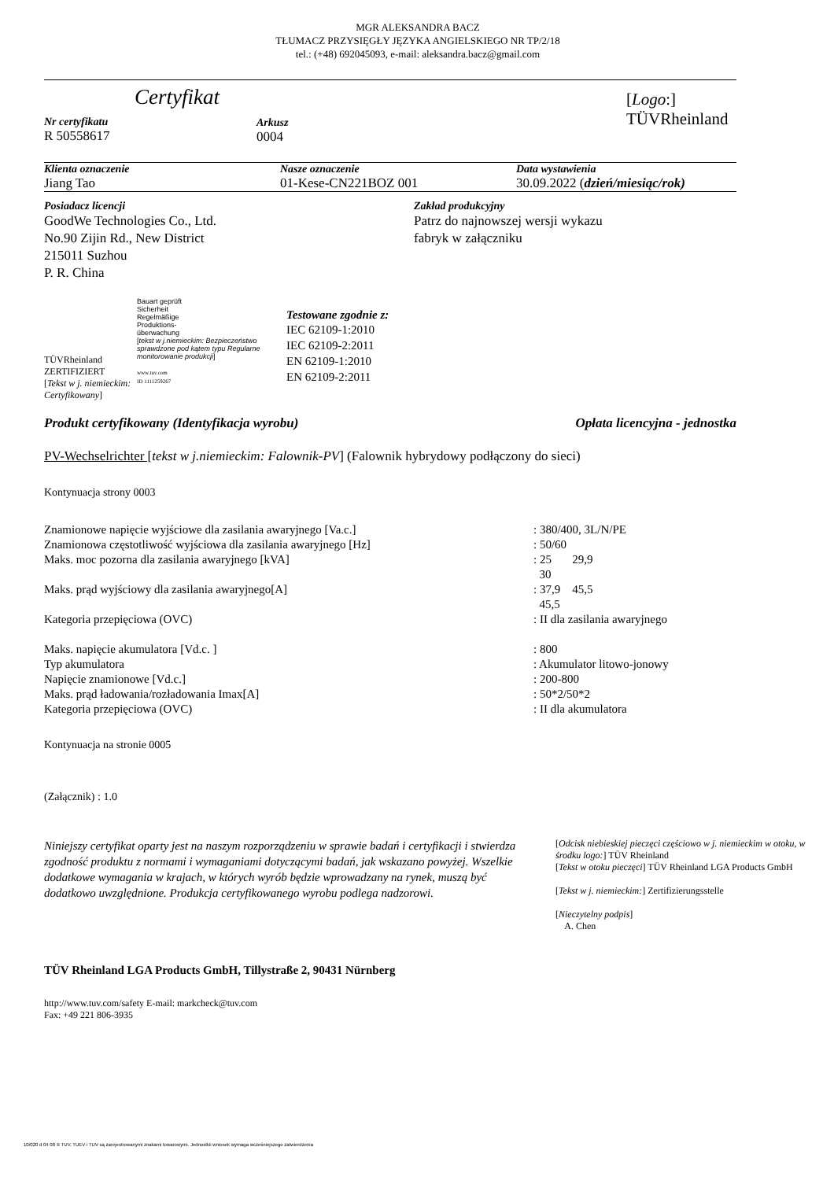MGR ALEKSANDRA BACZ
TŁUMACZ PRZYSIĘGŁY JĘZYKA ANGIELSKIEGO NR TP/2/18
tel.: (+48) 692045093, e-mail: aleksandra.bacz@gmail.com
| Certyfikat Nr certyfikatu R 50558617 | Arkusz 0004 | [ Logo :] TÜVRheinland |
| Klienta oznaczenie Jiang Tao | Nasze oznaczenie 01-Kese-CN221BOZ 001 | Data wystawienia 30.09.2022 ( dzień/miesiąc/rok) |
| Posiadacz licencji GoodWe Technologies Co., Ltd. No.90 Zijin Rd., New District 215011 Suzhou P. R. China | Zakład produkcyjny Patrz do najnowszej wersji wykazu fabryk w załączniku |
| TÜVRheinland ZERTIFIZIERT [ Tekst w j. niemieckim: Certyfikowany ] | Bauart geprüft Sicherheit Regelmäßige Produktions- überwachung [ tekst w j.niemieckim: Bezpieczeństwo sprawdzone pod kątem typu Regularne monitorowanie produkcji ] www.tuv.com ID 1111259267 | Testowane zgodnie z: IEC 62109-1:2010 IEC 62109-2:2011 EN 62109-1:2010 EN 62109-2:2011 |
| Produkt certyfikowany (Identyfikacja wyrobu) | Opłata licencyjna - jednostka |
PV-Wechselrichter [tekst w j.niemieckim: Falownik-PV] (Falownik hybrydowy podłączony do sieci)
Kontynuacja strony 0003
| Znamionowe napięcie wyjściowe dla zasilania awaryjnego [Va.c.] | : 380/400, 3L/N/PE |
| Znamionowa częstotliwość wyjściowa dla zasilania awaryjnego [Hz] | : 50/60 |
| Maks. moc pozorna dla zasilania awaryjnego [kVA] | : 25 29,9 30 |
| Maks. prąd wyjściowy dla zasilania awaryjnego[A] | : 37,9 45,5 45,5 |
| Kategoria przepięciowa (OVC) | : II dla zasilania awaryjnego |
| Maks. napięcie akumulatora [Vd.c. ] | : 800 |
| Typ akumulatora | : Akumulator litowo-jonowy |
| Napięcie znamionowe [Vd.c.] | : 200-800 |
| Maks. prąd ładowania/rozładowania Imax[A] | : 50*2/50*2 |
| Kategoria przepięciowa (OVC) | : II dla akumulatora |
Kontynuacja na stronie 0005
(Załącznik) : 1.0
| Niniejszy certyfikat oparty jest na naszym rozporządzeniu w sprawie badań i certyfikacji i stwierdza zgodność produktu z normami i wymaganiami dotyczącymi badań, jak wskazano powyżej. Wszelkie dodatkowe wymagania w krajach, w których wyrób będzie wprowadzany na rynek, muszą być dodatkowo uwzględnione. Produkcja certyfikowanego wyrobu podlega nadzorowi. | [ Odcisk niebieskiej pieczęci częściowo w j. niemieckim w otoku, w środku logo: ] TÜV Rheinland [ Tekst w otoku pieczęci ] TÜV Rheinland LGA Products GmbH [ Tekst w j. niemieckim: ] Zertifizierungsstelle [ Nieczytelny podpis ] A. Chen |
TÜV Rheinland LGA Products GmbH, Tillystraße 2, 90431 Nürnberg
http://www.tuv.com/safety E-mail: markcheck@tuv.com
Fax: +49 221 806-3935
10/020 d 04 08 ® TUV, TUEV i TUV są zarejestrowanymi znakami towarowymi. Jednostkii wniosek wymaga wcześniejszego zatwierdzenia